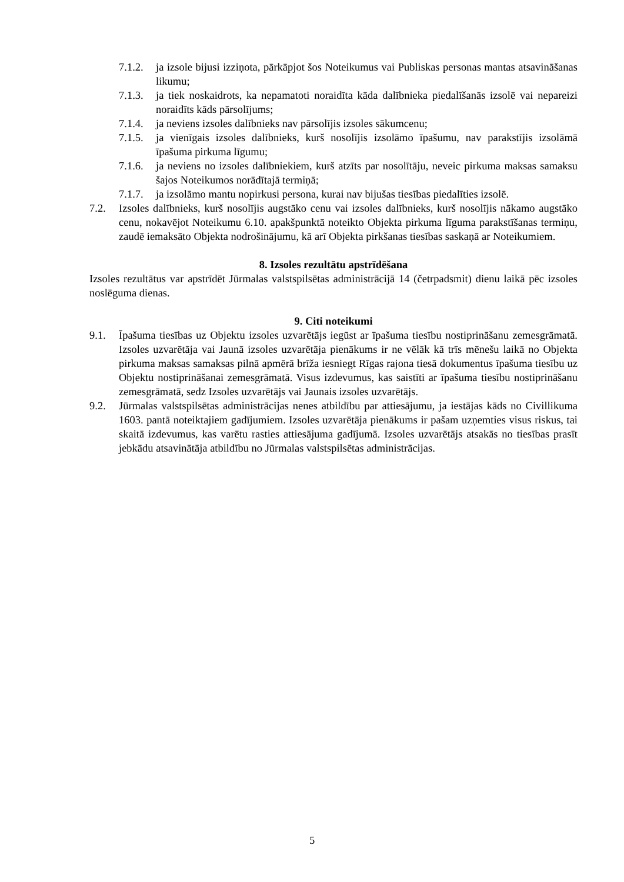7.1.2. ja izsole bijusi izziņota, pārkāpjot šos Noteikumus vai Publiskas personas mantas atsavināšanas likumu;
7.1.3. ja tiek noskaidrots, ka nepamatoti noraidīta kāda dalībnieka piedalīšanās izsolē vai nepareizi noraidīts kāds pārsolījums;
7.1.4. ja neviens izsoles dalībnieks nav pārsolījis izsoles sākumcenu;
7.1.5. ja vienīgais izsoles dalībnieks, kurš nosolījis izsolāmo īpašumu, nav parakstījis izsolāmā īpašuma pirkuma līgumu;
7.1.6. ja neviens no izsoles dalībniekiem, kurš atzīts par nosolītāju, neveic pirkuma maksas samaksu šajos Noteikumos norādītajā termiņā;
7.1.7. ja izsolāmo mantu nopirkusi persona, kurai nav bijušas tiesības piedalīties izsolē.
7.2. Izsoles dalībnieks, kurš nosolījis augstāko cenu vai izsoles dalībnieks, kurš nosolījis nākamo augstāko cenu, nokavējot Noteikumu 6.10. apakšpunktā noteikto Objekta pirkuma līguma parakstīšanas termiņu, zaudē iemaksāto Objekta nodrošinājumu, kā arī Objekta pirkšanas tiesības saskaņā ar Noteikumiem.
8. Izsoles rezultātu apstrīdēšana
Izsoles rezultātus var apstrīdēt Jūrmalas valstspilsētas administrācijā 14 (četrpadsmit) dienu laikā pēc izsoles noslēguma dienas.
9. Citi noteikumi
9.1. Īpašuma tiesības uz Objektu izsoles uzvarētājs iegūst ar īpašuma tiesību nostiprināšanu zemesgrāmatā. Izsoles uzvarētāja vai Jaunā izsoles uzvarētāja pienākums ir ne vēlāk kā trīs mēnešu laikā no Objekta pirkuma maksas samaksas pilnā apmērā brīža iesniegt Rīgas rajona tiesā dokumentus īpašuma tiesību uz Objektu nostiprināšanai zemesgrāmatā. Visus izdevumus, kas saistīti ar īpašuma tiesību nostiprināšanu zemesgrāmatā, sedz Izsoles uzvarētājs vai Jaunais izsoles uzvarētājs.
9.2. Jūrmalas valstspilsētas administrācijas nenes atbildību par attiesājumu, ja iestājas kāds no Civillikuma 1603. pantā noteiktajiem gadījumiem. Izsoles uzvarētāja pienākums ir pašam uzņemties visus riskus, tai skaitā izdevumus, kas varētu rasties attiesājuma gadījumā. Izsoles uzvarētājs atsakās no tiesības prasīt jebkādu atsavinātāja atbildību no Jūrmalas valstspilsētas administrācijas.
5